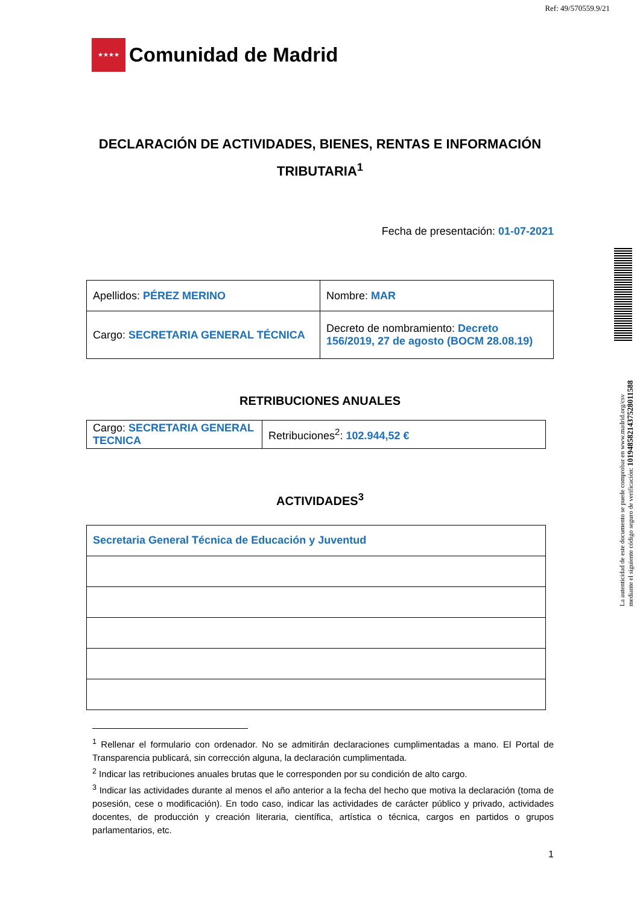Ref: 49/570559.9/21
★★★★
Comunidad de Madrid
DECLARACIÓN DE ACTIVIDADES, BIENES, RENTAS E INFORMACIÓN TRIBUTARIA<sup>1</sup>
Fecha de presentación: 01-07-2021
| Apellidos: PÉREZ MERINO | Nombre: MAR |
| Cargo: SECRETARIA GENERAL TÉCNICA | Decreto de nombramiento: Decreto 156/2019, 27 de agosto (BOCM 28.08.19) |
RETRIBUCIONES ANUALES
| Cargo: SECRETARIA GENERAL TECNICA | Retribuciones<sup>2</sup>: 102.944,52 € |
ACTIVIDADES<sup>3</sup>
| Secretaria General Técnica de Educación y Juventud |
<sup>1</sup> Rellenar el formulario con ordenador. No se admitirán declaraciones cumplimentadas a mano. El Portal de Transparencia publicará, sin corrección alguna, la declaración cumplimentada.
<sup>2</sup> Indicar las retribuciones anuales brutas que le corresponden por su condición de alto cargo.
<sup>3</sup> Indicar las actividades durante al menos el año anterior a la fecha del hecho que motiva la declaración (toma de posesión, cese o modificación). En todo caso, indicar las actividades de carácter público y privado, actividades docentes, de producción y creación literaria, científica, artística o técnica, cargos en partidos o grupos parlamentarios, etc.
1
La autenticidad de este documento se puede comprobar en www.madrid.org/csv
mediante el siguiente código seguro de verificación: 1019485821437528011588